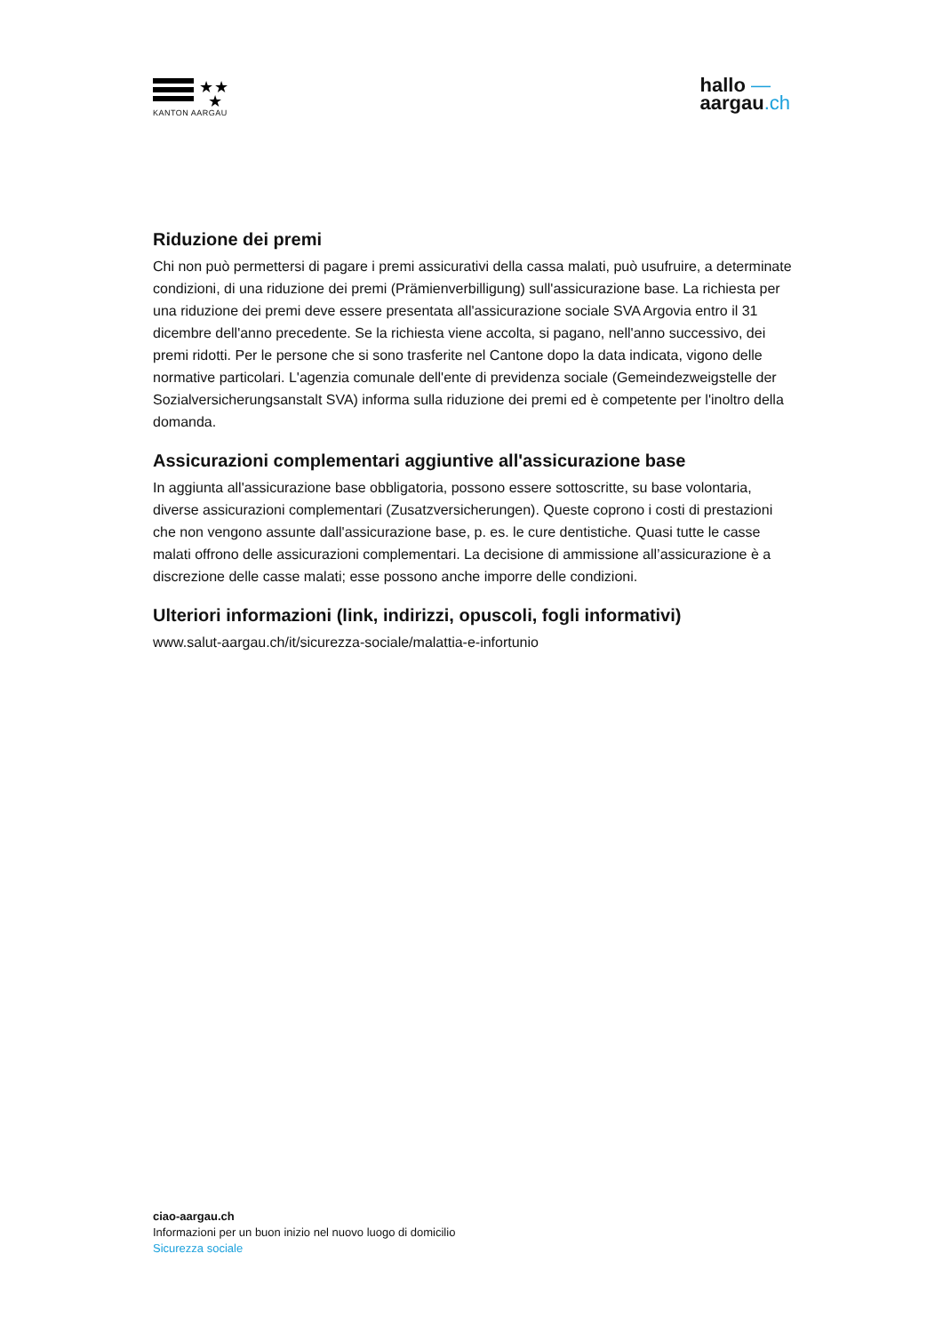★★
★
KANTON AARGAU
hallo —
aargau.ch
Riduzione dei premi
Chi non può permettersi di pagare i premi assicurativi della cassa malati, può usufruire, a determinate condizioni, di una riduzione dei premi (Prämienverbilligung) sull'assicurazione base. La richiesta per una riduzione dei premi deve essere presentata all'assicurazione sociale SVA Argovia entro il 31 dicembre dell'anno precedente. Se la richiesta viene accolta, si pagano, nell'anno successivo, dei premi ridotti. Per le persone che si sono trasferite nel Cantone dopo la data indicata, vigono delle normative particolari. L'agenzia comunale dell'ente di previdenza sociale (Gemeindezweigstelle der Sozialversicherungsanstalt SVA) informa sulla riduzione dei premi ed è competente per l'inoltro della domanda.
Assicurazioni complementari aggiuntive all'assicurazione base
In aggiunta all'assicurazione base obbligatoria, possono essere sottoscritte, su base volontaria, diverse assicurazioni complementari (Zusatzversicherungen). Queste coprono i costi di prestazioni che non vengono assunte dall'assicurazione base, p. es. le cure dentistiche. Quasi tutte le casse malati offrono delle assicurazioni complementari. La decisione di ammissione all’assicurazione è a discrezione delle casse malati; esse possono anche imporre delle condizioni.
Ulteriori informazioni (link, indirizzi, opuscoli, fogli informativi)
www.salut-aargau.ch/it/sicurezza-sociale/malattia-e-infortunio
ciao-aargau.ch
Informazioni per un buon inizio nel nuovo luogo di domicilio
Sicurezza sociale